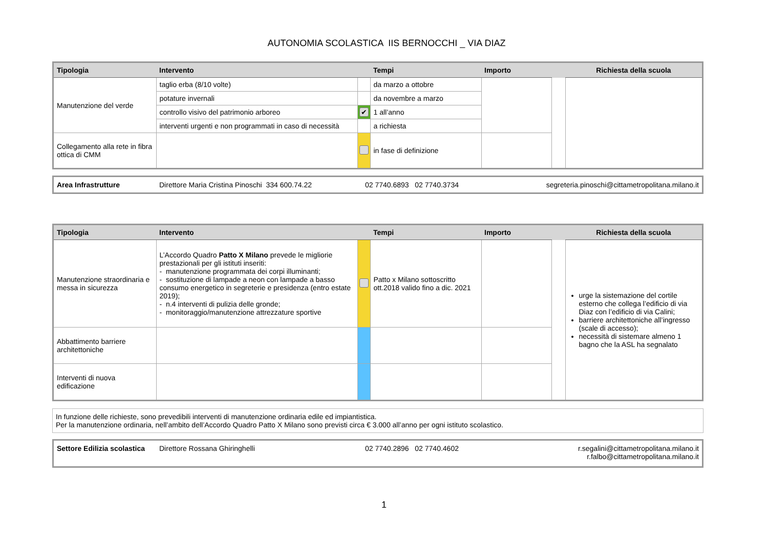AUTONOMIA SCOLASTICA IIS BERNOCCHI _ VIA DIAZ
| Tipologia | Intervento | | Tempi | Importo | | Richiesta della scuola |
| --- | --- | --- | --- | --- | --- | --- |
| Manutenzione del verde | taglio erba (8/10 volte) | | da marzo a ottobre | | | |
| | potature invernali | | da novembre a marzo | | | |
| | controllo visivo del patrimonio arboreo | ✔ | 1 all’anno | | | |
| | interventi urgenti e non programmati in caso di necessità | | a richiesta | | | |
| Collegamento alla rete in fibra ottica di CMM | | | in fase di definizione | | | |
| Area Infrastrutture | Direttore Maria Cristina Pinoschi 334 600.74.22 | 02 7740.6893 02 7740.3734 | segreteria.pinoschi@cittametropolitana.milano.it |
| Tipologia | Intervento | | Tempi | Importo | | Richiesta della scuola |
| --- | --- | --- | --- | --- | --- | --- |
| Manutenzione straordinaria e messa in sicurezza | L’Accordo Quadro Patto X Milano prevede le migliorie prestazionali per gli istituti inseriti: - manutenzione programmata dei corpi illuminanti; - sostituzione di lampade a neon con lampade a basso consumo energetico in segreterie e presidenza (entro estate 2019); - n.4 interventi di pulizia delle gronde; - monitoraggio/manutenzione attrezzature sportive | | Patto x Milano sottoscritto ott.2018 valido fino a dic. 2021 | | | urge la sistemazione del cortile esterno che collega l’edificio di via Diaz con l’edificio di via Calini; barriere architettoniche all’ingresso (scale di accesso); necessità di sistemare almeno 1 bagno che la ASL ha segnalato |
| Abbattimento barriere architettoniche | | | | | | |
| Interventi di nuova edificazione | | | | | | |
| In funzione delle richieste, sono prevedibili interventi di manutenzione ordinaria edile ed impiantistica. Per la manutenzione ordinaria, nell’ambito dell’Accordo Quadro Patto X Milano sono previsti circa € 3.000 all’anno per ogni istituto scolastico. |
| Settore Edilizia scolastica | Direttore Rossana Ghiringhelli | 02 7740.2896 02 7740.4602 | r.segalini@cittametropolitana.milano.it r.falbo@cittametropolitana.milano.it |
1